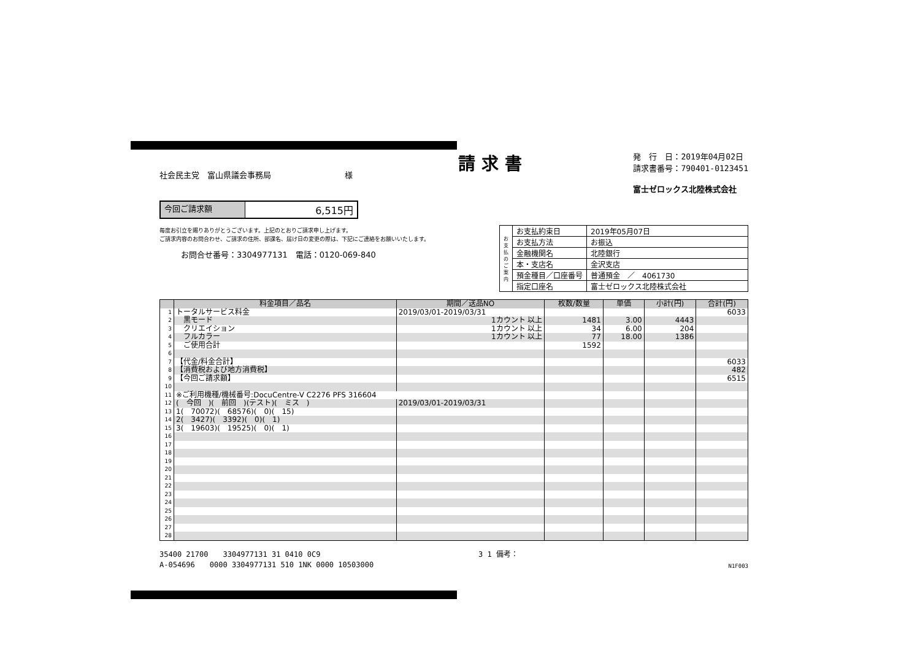社会民主党　富山県議会事務局 様
請求書
発　行　日：2019年04月02日
請求書番号：790401-0123451
富士ゼロックス北陸株式会社
今回ご請求額 6,515円
毎度お引立を賜りありがとうございます。上記のとおりご請求申し上げます。
ご請求内容のお問合わせ、ご請求の住所、部課名、届け日の変更の際は、下記にご連絡をお願いいたします。
お問合せ番号：3304977131　電話：0120-069-840
| お支払のご案内 | お支払約束日 | 2019年05月07日 |
| | お支払方法 | お振込 |
| | 金融機関名 | 北陸銀行 |
| | 本・支店名 | 金沢支店 |
| | 預金種目／口座番号 | 普通預金 ／ 4061730 |
| | 指定口座名 | 富士ゼロックス北陸株式会社 |
| | 料金項目／品名 | 期間／送品NO | 枚数/数量 | 単価 | 小計(円) | 合計(円) |
| --- | --- | --- | --- | --- | --- | --- |
| 1 | トータルサービス料金 | 2019/03/01-2019/03/31 | | | | 6033 |
| 2 | 黒モード | 1カウント 以上 | 1481 | 3.00 | 4443 | |
| 3 | クリエイション | 1カウント 以上 | 34 | 6.00 | 204 | |
| 4 | フルカラー | 1カウント 以上 | 77 | 18.00 | 1386 | |
| 5 | ご使用合計 | | 1592 | | | |
| 6 | | | | | | |
| 7 | 【代金/料金合計】 | | | | | 6033 |
| 8 | 【消費税および地方消費税】 | | | | | 482 |
| 9 | 【今回ご請求額】 | | | | | 6515 |
| 10 | | | | | | |
| 11 | ※ご利用機種/機械番号:DocuCentre-V C2276 PFS 316604 | | | | | |
| 12 | ( 今回 )( 前回 )(テスト)( ミス ) | 2019/03/01-2019/03/31 | | | | |
| 13 | 1( 70072)( 68576)( 0)( 15) | | | | | |
| 14 | 2( 3427)( 3392)( 0)( 1) | | | | | |
| 15 | 3( 19603)( 19525)( 0)( 1) | | | | | |
| 16 | | | | | | |
| 17 | | | | | | |
| 18 | | | | | | |
| 19 | | | | | | |
| 20 | | | | | | |
| 21 | | | | | | |
| 22 | | | | | | |
| 23 | | | | | | |
| 24 | | | | | | |
| 25 | | | | | | |
| 26 | | | | | | |
| 27 | | | | | | |
| 28 | | | | | | |
35400 21700　　3304977131 31 0410 0C9
A-054696　　0000 3304977131 510 1NK 0000 10503000
3 1 備考：
N1F003